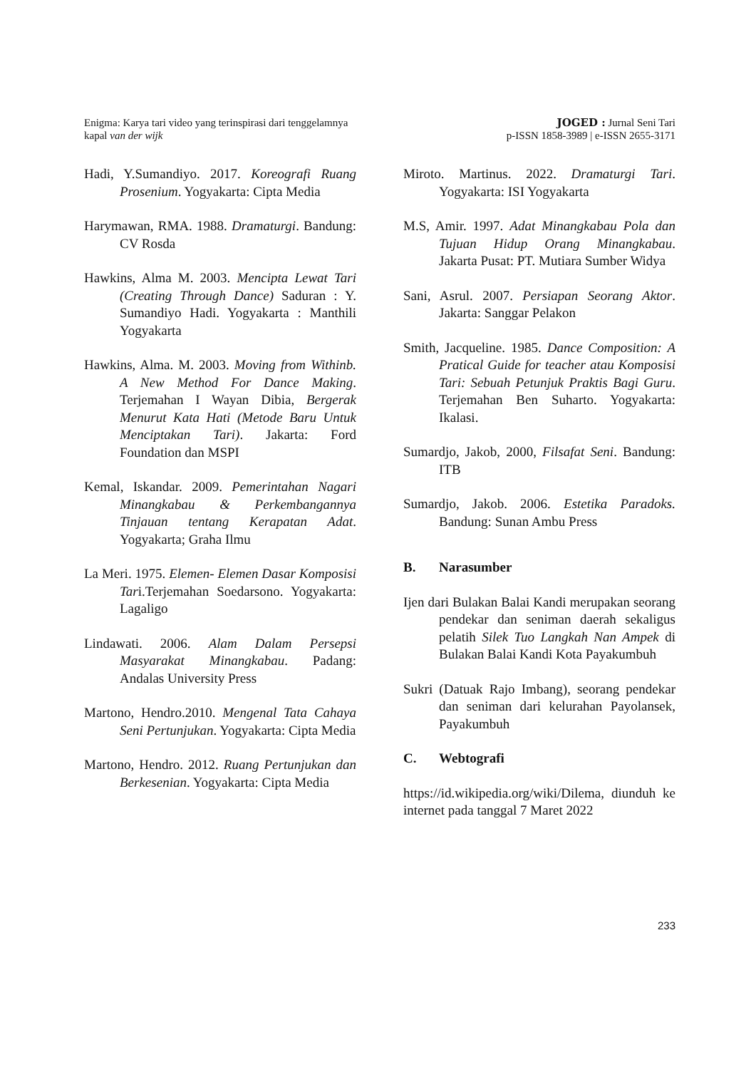Enigma: Karya tari video yang terinspirasi dari tenggelamnya
kapal van der wijk
JOGED : Jurnal Seni Tari
p-ISSN 1858-3989 | e-ISSN 2655-3171
Hadi, Y.Sumandiyo. 2017. Koreografi Ruang Prosenium. Yogyakarta: Cipta Media
Harymawan, RMA. 1988. Dramaturgi. Bandung: CV Rosda
Hawkins, Alma M. 2003. Mencipta Lewat Tari (Creating Through Dance) Saduran : Y. Sumandiyo Hadi. Yogyakarta : Manthili Yogyakarta
Hawkins, Alma. M. 2003. Moving from Withinb. A New Method For Dance Making. Terjemahan I Wayan Dibia, Bergerak Menurut Kata Hati (Metode Baru Untuk Menciptakan Tari). Jakarta: Ford Foundation dan MSPI
Kemal, Iskandar. 2009. Pemerintahan Nagari Minangkabau & Perkembangannya Tinjauan tentang Kerapatan Adat. Yogyakarta; Graha Ilmu
La Meri. 1975. Elemen- Elemen Dasar Komposisi Tari.Terjemahan Soedarsono. Yogyakarta: Lagaligo
Lindawati. 2006. Alam Dalam Persepsi Masyarakat Minangkabau. Padang: Andalas University Press
Martono, Hendro.2010. Mengenal Tata Cahaya Seni Pertunjukan. Yogyakarta: Cipta Media
Martono, Hendro. 2012. Ruang Pertunjukan dan Berkesenian. Yogyakarta: Cipta Media
Miroto. Martinus. 2022. Dramaturgi Tari. Yogyakarta: ISI Yogyakarta
M.S, Amir. 1997. Adat Minangkabau Pola dan Tujuan Hidup Orang Minangkabau. Jakarta Pusat: PT. Mutiara Sumber Widya
Sani, Asrul. 2007. Persiapan Seorang Aktor. Jakarta: Sanggar Pelakon
Smith, Jacqueline. 1985. Dance Composition: A Pratical Guide for teacher atau Komposisi Tari: Sebuah Petunjuk Praktis Bagi Guru. Terjemahan Ben Suharto. Yogyakarta: Ikalasi.
Sumardjo, Jakob, 2000, Filsafat Seni. Bandung: ITB
Sumardjo, Jakob. 2006. Estetika Paradoks. Bandung: Sunan Ambu Press
B. Narasumber
Ijen dari Bulakan Balai Kandi merupakan seorang pendekar dan seniman daerah sekaligus pelatih Silek Tuo Langkah Nan Ampek di Bulakan Balai Kandi Kota Payakumbuh
Sukri (Datuak Rajo Imbang), seorang pendekar dan seniman dari kelurahan Payolansek, Payakumbuh
C. Webtografi
https://id.wikipedia.org/wiki/Dilema, diunduh ke internet pada tanggal 7 Maret 2022
233